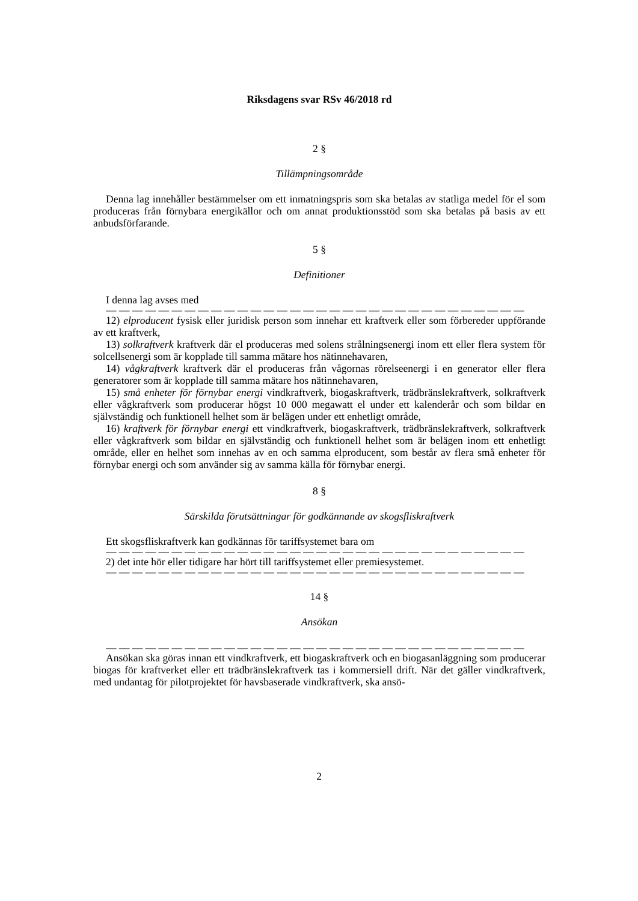Riksdagens svar RSv 46/2018 rd
2 §
Tillämpningsområde
Denna lag innehåller bestämmelser om ett inmatningspris som ska betalas av statliga medel för el som produceras från förnybara energikällor och om annat produktionsstöd som ska betalas på basis av ett anbudsförfarande.
5 §
Definitioner
I denna lag avses med
— — — — — — — — — — — — — — — — — — — — — — — — — — — — — — — —
12) elproducent fysisk eller juridisk person som innehar ett kraftverk eller som förbereder uppförande av ett kraftverk,
13) solkraftverk kraftverk där el produceras med solens strålningsenergi inom ett eller flera system för solcellsenergi som är kopplade till samma mätare hos nätinnehavaren,
14) vågkraftverk kraftverk där el produceras från vågornas rörelseenergi i en generator eller flera generatorer som är kopplade till samma mätare hos nätinnehavaren,
15) små enheter för förnybar energi vindkraftverk, biogaskraftverk, trädbränslekraftverk, solkraftverk eller vågkraftverk som producerar högst 10 000 megawatt el under ett kalenderår och som bildar en självständig och funktionell helhet som är belägen under ett enhetligt område,
16) kraftverk för förnybar energi ett vindkraftverk, biogaskraftverk, trädbränslekraftverk, solkraftverk eller vågkraftverk som bildar en självständig och funktionell helhet som är belägen inom ett enhetligt område, eller en helhet som innehas av en och samma elproducent, som består av flera små enheter för förnybar energi och som använder sig av samma källa för förnybar energi.
8 §
Särskilda förutsättningar för godkännande av skogsfliskraftverk
Ett skogsfliskraftverk kan godkännas för tariffsystemet bara om
— — — — — — — — — — — — — — — — — — — — — — — — — — — — — — — —
2) det inte hör eller tidigare har hört till tariffsystemet eller premiesystemet.
— — — — — — — — — — — — — — — — — — — — — — — — — — — — — — — —
14 §
Ansökan
— — — — — — — — — — — — — — — — — — — — — — — — — — — — — — — —
Ansökan ska göras innan ett vindkraftverk, ett biogaskraftverk och en biogasanläggning som producerar biogas för kraftverket eller ett trädbränslekraftverk tas i kommersiell drift. När det gäller vindkraftverk, med undantag för pilotprojektet för havsbaserade vindkraftverk, ska ansö-
2